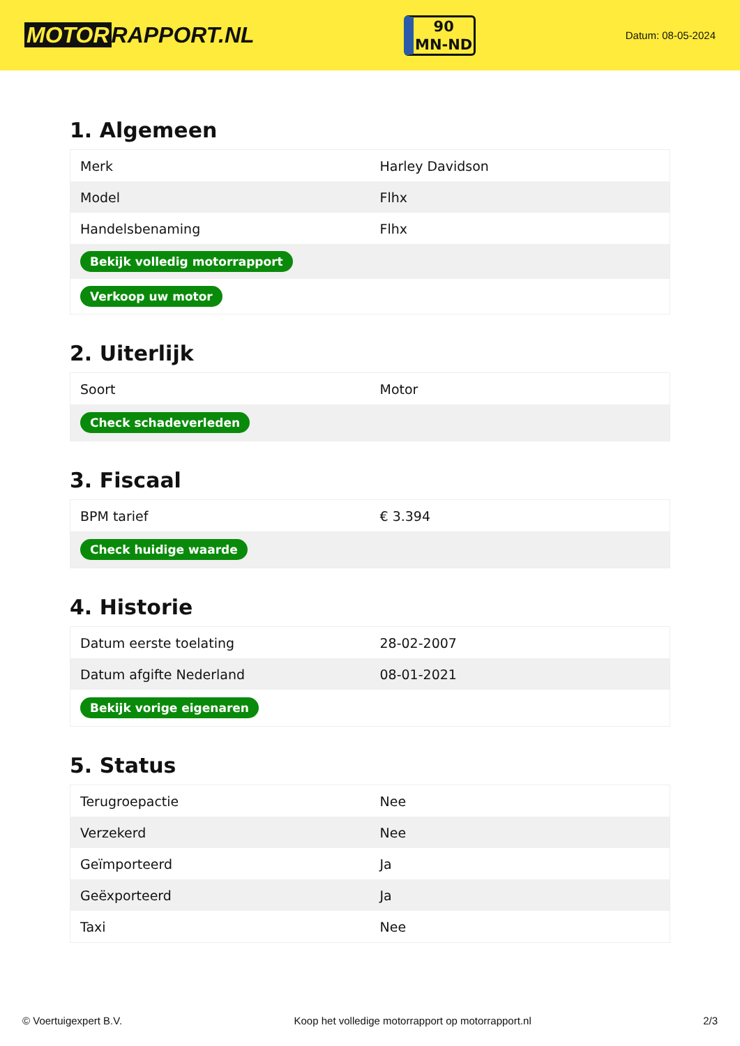MOTOR RAPPORT.NL
90
MN-ND
Datum: 08-05-2024
1. Algemeen
| Merk | Harley Davidson |
| Model | Flhx |
| Handelsbenaming | Flhx |
| Bekijk volledig motorrapport | |
| Verkoop uw motor | |
2. Uiterlijk
| Soort | Motor |
| Check schadeverleden | |
3. Fiscaal
| BPM tarief | € 3.394 |
| Check huidige waarde | |
4. Historie
| Datum eerste toelating | 28-02-2007 |
| Datum afgifte Nederland | 08-01-2021 |
| Bekijk vorige eigenaren | |
5. Status
| Terugroepactie | Nee |
| Verzekerd | Nee |
| Geïmporteerd | Ja |
| Geëxporteerd | Ja |
| Taxi | Nee |
© Voertuigexpert B.V. Koop het volledige motorrapport op motorrapport.nl 2/3